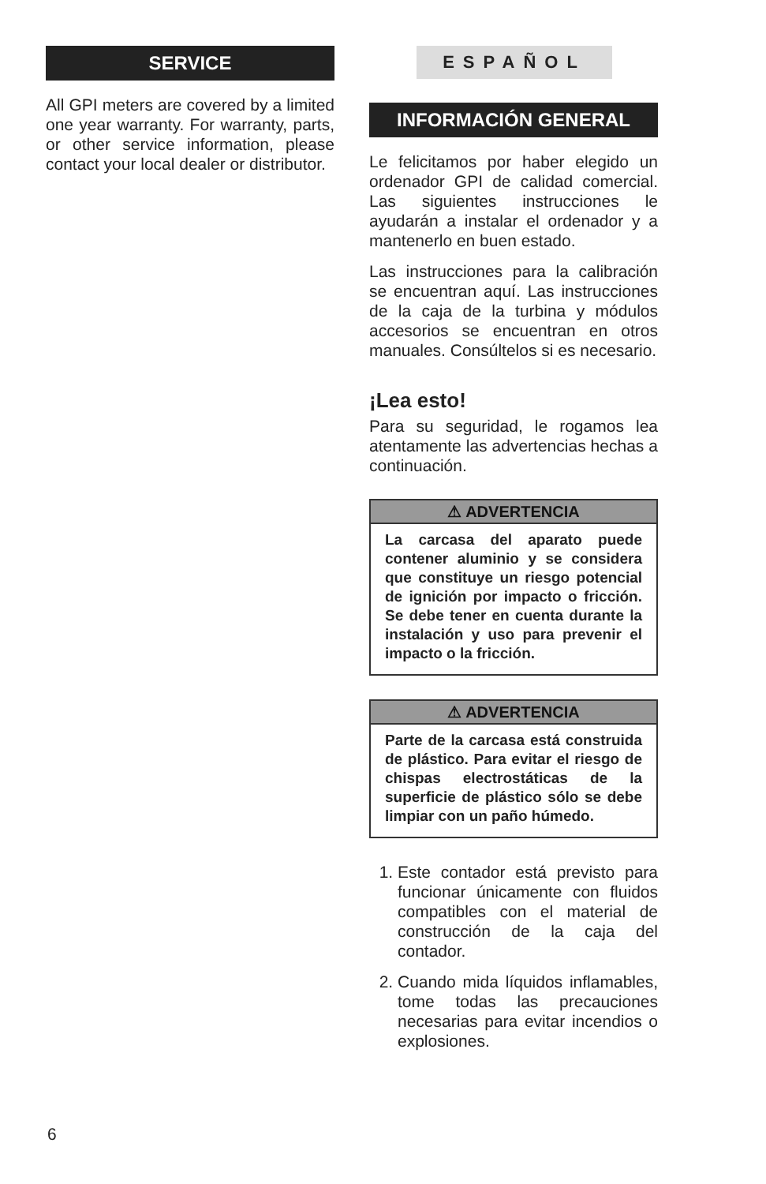SERVICE
All GPI meters are covered by a limited one year warranty. For warranty, parts, or other service information, please contact your local dealer or distributor.
ESPAÑOL
INFORMACIÓN GENERAL
Le felicitamos por haber elegido un ordenador GPI de calidad comercial. Las siguientes instrucciones le ayudarán a instalar el ordenador y a mantenerlo en buen estado.
Las instrucciones para la calibración se encuentran aquí. Las instrucciones de la caja de la turbina y módulos accesorios se encuentran en otros manuales. Consúltelos si es necesario.
¡Lea esto!
Para su seguridad, le rogamos lea atentamente las advertencias hechas a continuación.
⚠ ADVERTENCIA
La carcasa del aparato puede contener aluminio y se considera que constituye un riesgo potencial de ignición por impacto o fricción. Se debe tener en cuenta durante la instalación y uso para prevenir el impacto o la fricción.
⚠ ADVERTENCIA
Parte de la carcasa está construida de plástico. Para evitar el riesgo de chispas electrostáticas de la superficie de plástico sólo se debe limpiar con un paño húmedo.
1. Este contador está previsto para funcionar únicamente con fluidos compatibles con el material de construcción de la caja del contador.
2. Cuando mida líquidos inflamables, tome todas las precauciones necesarias para evitar incendios o explosiones.
6